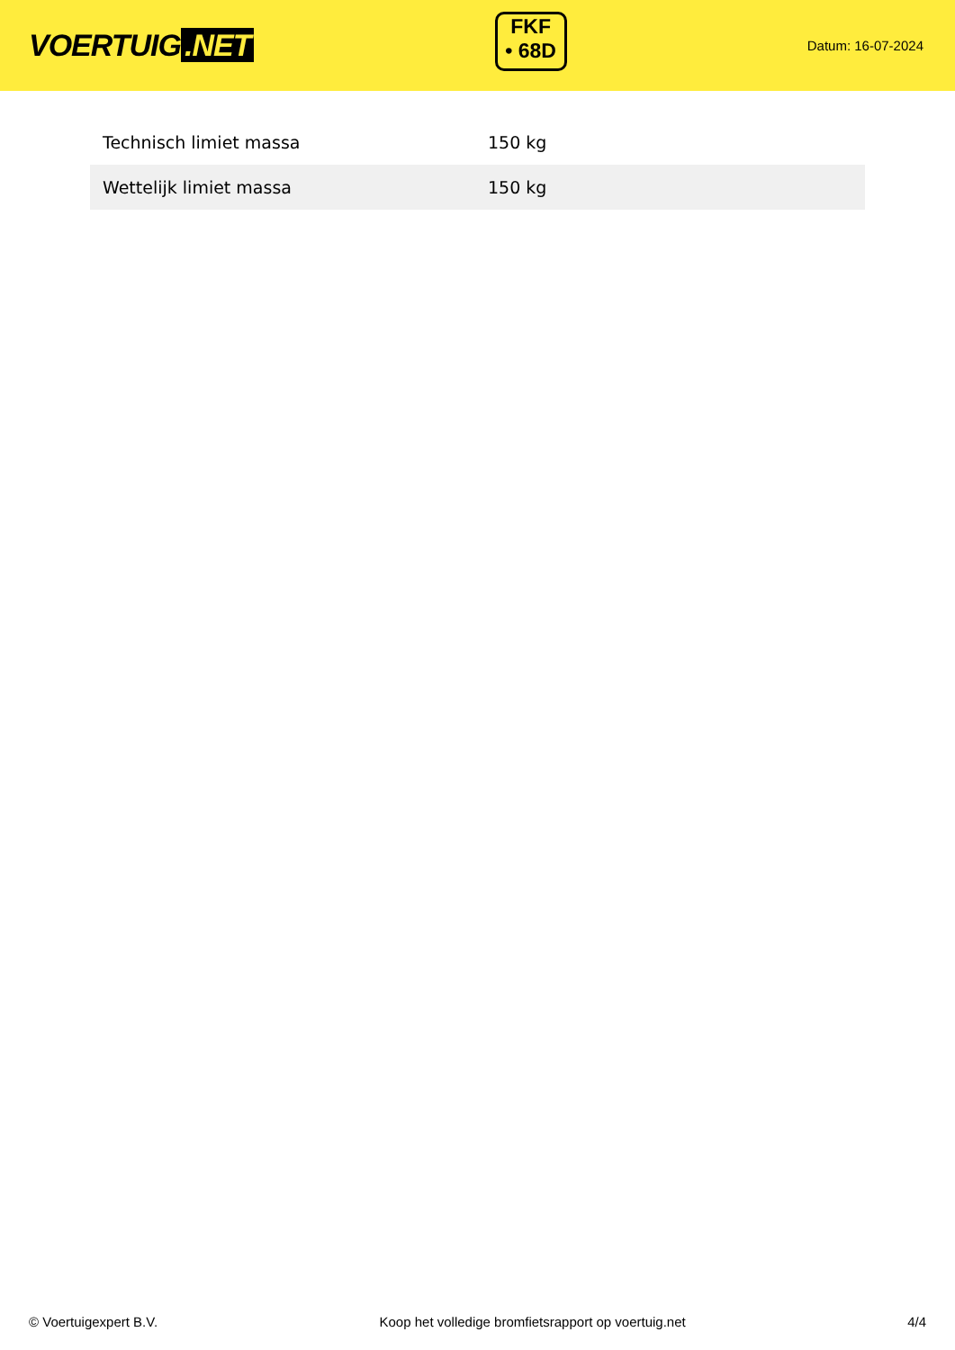VOERTUIG.NET
FKF
• 68D
Datum: 16-07-2024
| Technisch limiet massa | 150 kg |
| Wettelijk limiet massa | 150 kg |
© Voertuigexpert B.V. Koop het volledige bromfietsrapport op voertuig.net 4/4